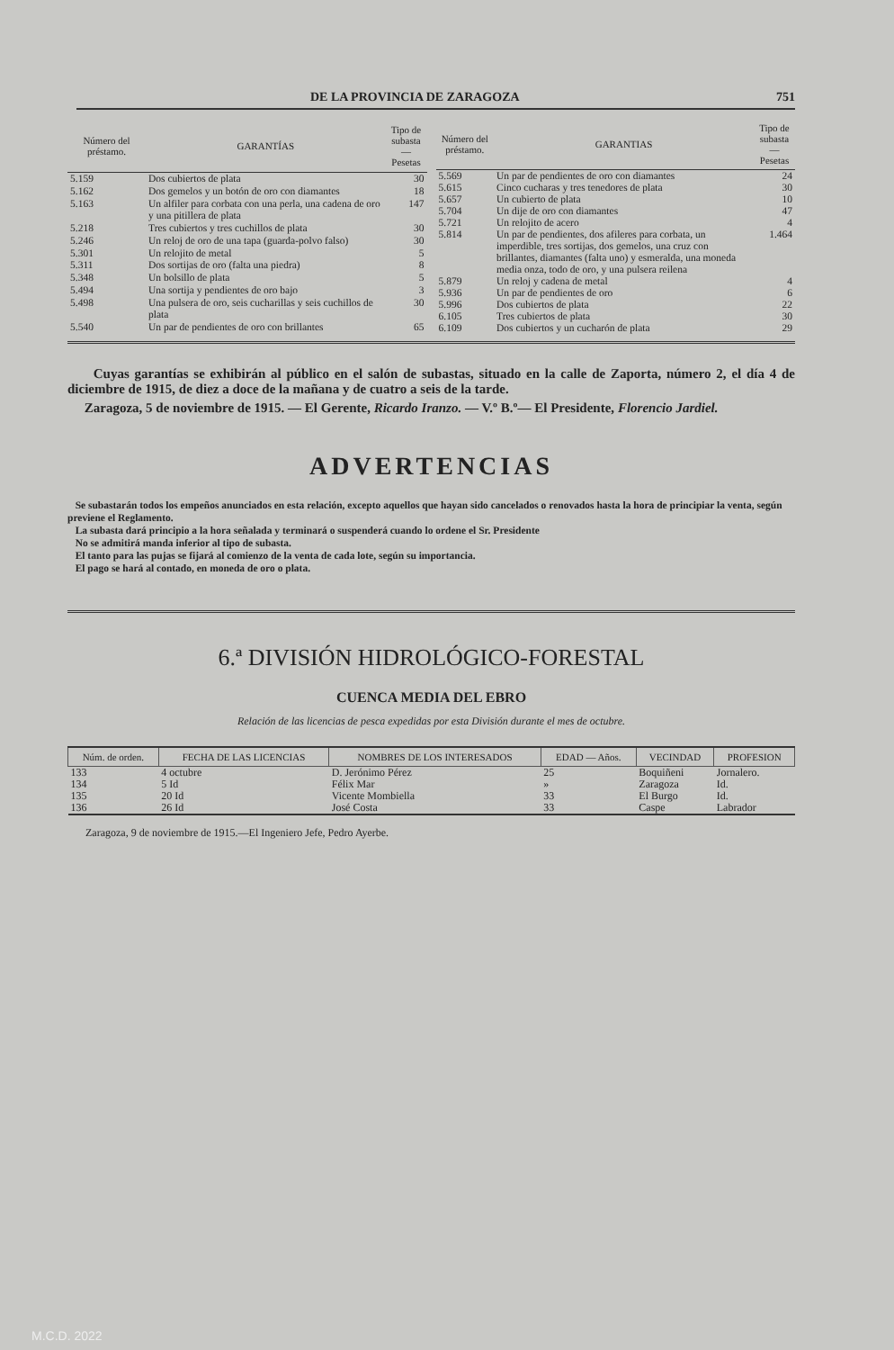DE LA PROVINCIA DE ZARAGOZA 751
| Número del préstamo. | GARANTÍAS | Tipo de subasta — Pesetas |
| --- | --- | --- |
| 5.159 | Dos cubiertos de plata | 30 |
| 5.162 | Dos gemelos y un botón de oro con diamantes | 18 |
| 5.163 | Un alfiler para corbata con una perla, una cadena de oro y una pitillera de plata | 147 |
| 5.218 | Tres cubiertos y tres cuchillos de plata | 30 |
| 5.246 | Un reloj de oro de una tapa (guarda-polvo falso) | 30 |
| 5.301 | Un relojito de metal | 5 |
| 5.311 | Dos sortijas de oro (falta una piedra) | 8 |
| 5.348 | Un bolsillo de plata | 5 |
| 5.494 | Una sortija y pendientes de oro bajo | 3 |
| 5.498 | Una pulsera de oro, seis cucharillas y seis cuchillos de plata | 30 |
| 5.540 | Un par de pendientes de oro con brillantes | 65 |
| Número del préstamo. | GARANTIAS | Tipo de subasta — Pesetas |
| --- | --- | --- |
| 5.569 | Un par de pendientes de oro con diamantes | 24 |
| 5.615 | Cinco cucharas y tres tenedores de plata | 30 |
| 5.657 | Un cubierto de plata | 10 |
| 5.704 | Un dije de oro con diamantes | 47 |
| 5.721 | Un relojito de acero | 4 |
| 5.814 | Un par de pendientes, dos afileres para corbata, un imperdible, tres sortijas, dos gemelos, una cruz con brillantes, diamantes (falta uno) y esmeralda, una moneda media onza, todo de oro, y una pulsera reilena | 1.464 |
| 5.879 | Un reloj y cadena de metal | 4 |
| 5.936 | Un par de pendientes de oro | 6 |
| 5.996 | Dos cubiertos de plata | 22 |
| 6.105 | Tres cubiertos de plata | 30 |
| 6.109 | Dos cubiertos y un cucharón de plata | 29 |
Cuyas garantías se exhibirán al público en el salón de subastas, situado en la calle de Zaporta, número 2, el día 4 de diciembre de 1915, de diez a doce de la mañana y de cuatro a seis de la tarde.
Zaragoza, 5 de noviembre de 1915. — El Gerente, Ricardo Iranzo. — V.º B.º— El Presidente, Florencio Jardiel.
ADVERTENCIAS
Se subastarán todos los empeños anunciados en esta relación, excepto aquellos que hayan sido cancelados o renovados hasta la hora de principiar la venta, según previene el Reglamento.
La subasta dará principio a la hora señalada y terminará o suspenderá cuando lo ordene el Sr. Presidente
No se admitirá manda inferior al tipo de subasta.
El tanto para las pujas se fijará al comienzo de la venta de cada lote, según su importancia.
El pago se hará al contado, en moneda de oro o plata.
6.ª DIVISIÓN HIDROLÓGICO-FORESTAL
CUENCA MEDIA DEL EBRO
Relación de las licencias de pesca expedidas por esta División durante el mes de octubre.
| Núm. de orden. | FECHA DE LAS LICENCIAS | NOMBRES DE LOS INTERESADOS | EDAD — Años. | VECINDAD | PROFESION |
| --- | --- | --- | --- | --- | --- |
| 133 | 4 octubre | D. Jerónimo Pérez | 25 | Boquiñeni | Jornalero. |
| 134 | 5 Id | Félix Mar | » | Zaragoza | Id. |
| 135 | 20 Id | Vicente Mombiella | 33 | El Burgo | Id. |
| 136 | 26 Id | José Costa | 33 | Caspe | Labrador |
Zaragoza, 9 de noviembre de 1915.—El Ingeniero Jefe, Pedro Ayerbe.
M.C.D. 2022